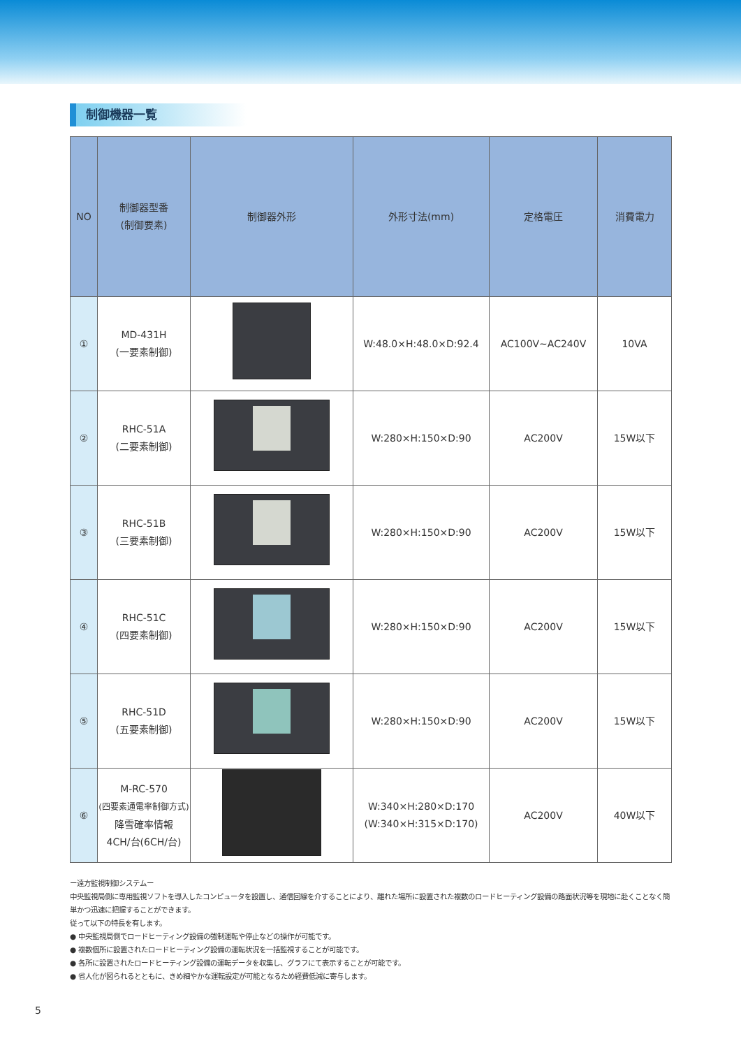制御機器一覧
| NO | 制御器型番 (制御要素) | 制御器外形 | 外形寸法(mm) | 定格電圧 | 消費電力 |
| --- | --- | --- | --- | --- | --- |
| ① | MD-431H (一要素制御) | | W:48.0×H:48.0×D:92.4 | AC100V~AC240V | 10VA |
| ② | RHC-51A (二要素制御) | | W:280×H:150×D:90 | AC200V | 15W以下 |
| ③ | RHC-51B (三要素制御) | | W:280×H:150×D:90 | AC200V | 15W以下 |
| ④ | RHC-51C (四要素制御) | | W:280×H:150×D:90 | AC200V | 15W以下 |
| ⑤ | RHC-51D (五要素制御) | | W:280×H:150×D:90 | AC200V | 15W以下 |
| ⑥ | M-RC-570 (四要素通電率制御方式) 降雪確率情報 4CH/台(6CH/台) | | W:340×H:280×D:170 (W:340×H:315×D:170) | AC200V | 40W以下 |
ー遠方監視制御システムー
中央監視局側に専用監視ソフトを導入したコンピュータを設置し、通信回線を介することにより、離れた場所に設置された複数のロードヒーティング設備の路面状況等を現地に赴くことなく簡単かつ迅速に把握することができます。
従って以下の特長を有します。
● 中央監視局側でロードヒーティング設備の強制運転や停止などの操作が可能です。
● 複数個所に設置されたロードヒーティング設備の運転状況を一括監視することが可能です。
● 各所に設置されたロードヒーティング設備の運転データを収集し、グラフにて表示することが可能です。
● 省人化が図られるとともに、きめ細やかな運転設定が可能となるため経費低減に寄与します。
5